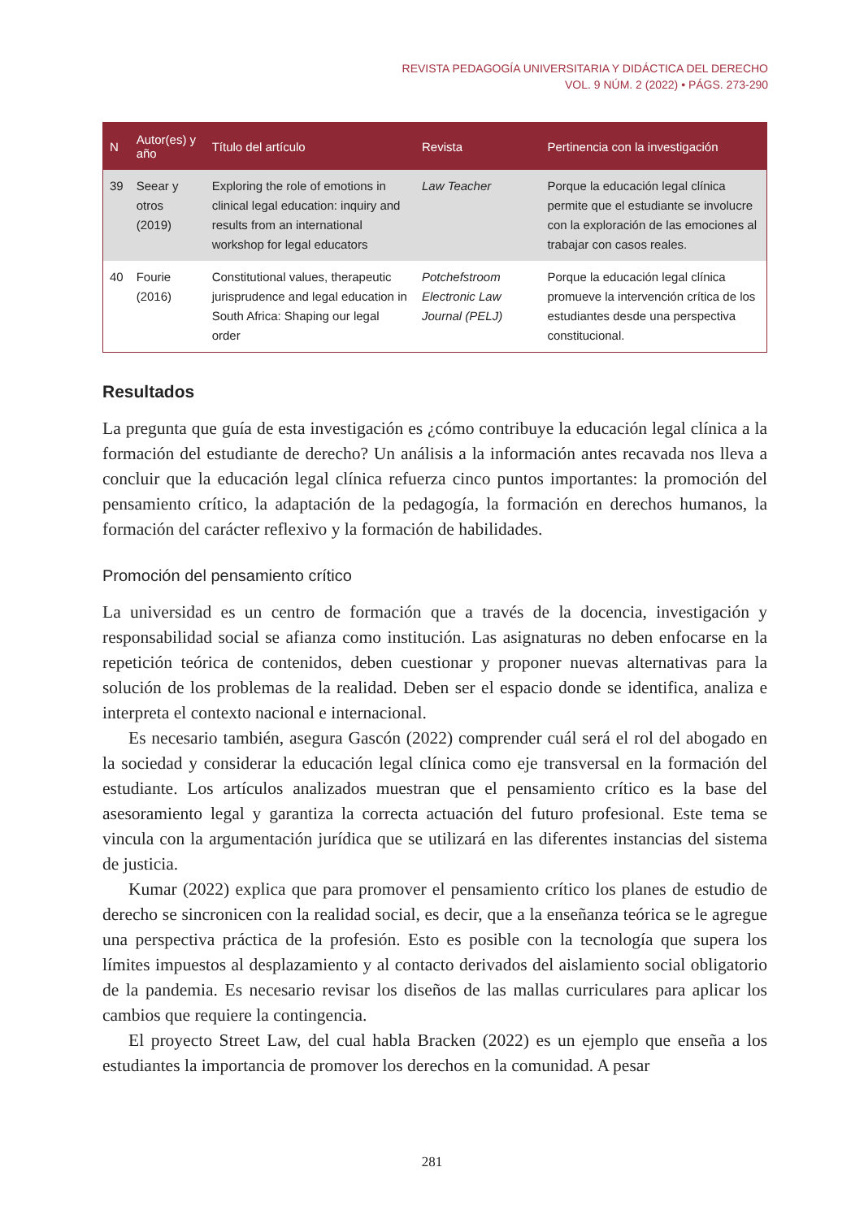REVISTA PEDAGOGÍA UNIVERSITARIA Y DIDÁCTICA DEL DERECHO
VOL. 9 NÚM. 2 (2022) • PÁGS. 273-290
| N | Autor(es) y año | Título del artículo | Revista | Pertinencia con la investigación |
| --- | --- | --- | --- | --- |
| 39 | Seear y otros (2019) | Exploring the role of emotions in clinical legal education: inquiry and results from an international workshop for legal educators | Law Teacher | Porque la educación legal clínica permite que el estudiante se involucre con la exploración de las emociones al trabajar con casos reales. |
| 40 | Fourie (2016) | Constitutional values, therapeutic jurisprudence and legal education in South Africa: Shaping our legal order | Potchefstroom Electronic Law Journal (PELJ) | Porque la educación legal clínica promueve la intervención crítica de los estudiantes desde una perspectiva constitucional. |
Resultados
La pregunta que guía de esta investigación es ¿cómo contribuye la educación legal clínica a la formación del estudiante de derecho? Un análisis a la información antes recavada nos lleva a concluir que la educación legal clínica refuerza cinco puntos importantes: la promoción del pensamiento crítico, la adaptación de la pedagogía, la formación en derechos humanos, la formación del carácter reflexivo y la formación de habilidades.
Promoción del pensamiento crítico
La universidad es un centro de formación que a través de la docencia, investigación y responsabilidad social se afianza como institución. Las asignaturas no deben enfocarse en la repetición teórica de contenidos, deben cuestionar y proponer nuevas alternativas para la solución de los problemas de la realidad. Deben ser el espacio donde se identifica, analiza e interpreta el contexto nacional e internacional.
Es necesario también, asegura Gascón (2022) comprender cuál será el rol del abogado en la sociedad y considerar la educación legal clínica como eje transversal en la formación del estudiante. Los artículos analizados muestran que el pensamiento crítico es la base del asesoramiento legal y garantiza la correcta actuación del futuro profesional. Este tema se vincula con la argumentación jurídica que se utilizará en las diferentes instancias del sistema de justicia.
Kumar (2022) explica que para promover el pensamiento crítico los planes de estudio de derecho se sincronicen con la realidad social, es decir, que a la enseñanza teórica se le agregue una perspectiva práctica de la profesión. Esto es posible con la tecnología que supera los límites impuestos al desplazamiento y al contacto derivados del aislamiento social obligatorio de la pandemia. Es necesario revisar los diseños de las mallas curriculares para aplicar los cambios que requiere la contingencia.
El proyecto Street Law, del cual habla Bracken (2022) es un ejemplo que enseña a los estudiantes la importancia de promover los derechos en la comunidad. A pesar
281